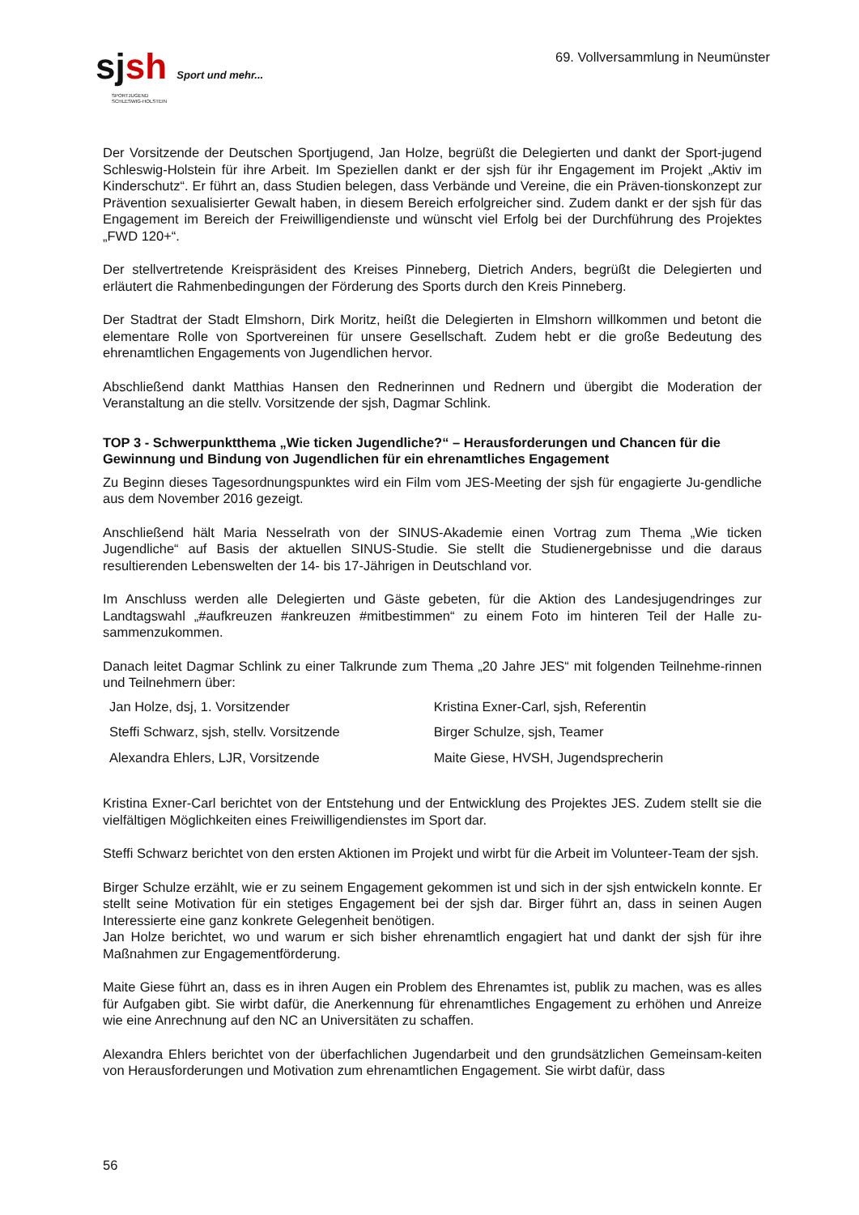sjsh Sport und mehr...
SPORTJUGEND
SCHLESWIG-HOLSTEIN
69. Vollversammlung in Neumünster
Der Vorsitzende der Deutschen Sportjugend, Jan Holze, begrüßt die Delegierten und dankt der Sport-jugend Schleswig-Holstein für ihre Arbeit. Im Speziellen dankt er der sjsh für ihr Engagement im Projekt „Aktiv im Kinderschutz“. Er führt an, dass Studien belegen, dass Verbände und Vereine, die ein Präven-tionskonzept zur Prävention sexualisierter Gewalt haben, in diesem Bereich erfolgreicher sind. Zudem dankt er der sjsh für das Engagement im Bereich der Freiwilligendienste und wünscht viel Erfolg bei der Durchführung des Projektes „FWD 120+“.
Der stellvertretende Kreispräsident des Kreises Pinneberg, Dietrich Anders, begrüßt die Delegierten und erläutert die Rahmenbedingungen der Förderung des Sports durch den Kreis Pinneberg.
Der Stadtrat der Stadt Elmshorn, Dirk Moritz, heißt die Delegierten in Elmshorn willkommen und betont die elementare Rolle von Sportvereinen für unsere Gesellschaft. Zudem hebt er die große Bedeutung des ehrenamtlichen Engagements von Jugendlichen hervor.
Abschließend dankt Matthias Hansen den Rednerinnen und Rednern und übergibt die Moderation der Veranstaltung an die stellv. Vorsitzende der sjsh, Dagmar Schlink.
TOP 3 - Schwerpunktthema „Wie ticken Jugendliche?“ – Herausforderungen und Chancen für die Gewinnung und Bindung von Jugendlichen für ein ehrenamtliches Engagement
Zu Beginn dieses Tagesordnungspunktes wird ein Film vom JES-Meeting der sjsh für engagierte Ju-gendliche aus dem November 2016 gezeigt.
Anschließend hält Maria Nesselrath von der SINUS-Akademie einen Vortrag zum Thema „Wie ticken Jugendliche“ auf Basis der aktuellen SINUS-Studie. Sie stellt die Studienergebnisse und die daraus resultierenden Lebenswelten der 14- bis 17-Jährigen in Deutschland vor.
Im Anschluss werden alle Delegierten und Gäste gebeten, für die Aktion des Landesjugendringes zur Landtagswahl „#aufkreuzen #ankreuzen #mitbestimmen“ zu einem Foto im hinteren Teil der Halle zu-sammenzukommen.
Danach leitet Dagmar Schlink zu einer Talkrunde zum Thema „20 Jahre JES“ mit folgenden Teilnehme-rinnen und Teilnehmern über:
| Jan Holze, dsj, 1. Vorsitzender | Kristina Exner-Carl, sjsh, Referentin |
| Steffi Schwarz, sjsh, stellv. Vorsitzende | Birger Schulze, sjsh, Teamer |
| Alexandra Ehlers, LJR, Vorsitzende | Maite Giese, HVSH, Jugendsprecherin |
Kristina Exner-Carl berichtet von der Entstehung und der Entwicklung des Projektes JES. Zudem stellt sie die vielfältigen Möglichkeiten eines Freiwilligendienstes im Sport dar.
Steffi Schwarz berichtet von den ersten Aktionen im Projekt und wirbt für die Arbeit im Volunteer-Team der sjsh.
Birger Schulze erzählt, wie er zu seinem Engagement gekommen ist und sich in der sjsh entwickeln konnte. Er stellt seine Motivation für ein stetiges Engagement bei der sjsh dar. Birger führt an, dass in seinen Augen Interessierte eine ganz konkrete Gelegenheit benötigen.
Jan Holze berichtet, wo und warum er sich bisher ehrenamtlich engagiert hat und dankt der sjsh für ihre Maßnahmen zur Engagementförderung.
Maite Giese führt an, dass es in ihren Augen ein Problem des Ehrenamtes ist, publik zu machen, was es alles für Aufgaben gibt. Sie wirbt dafür, die Anerkennung für ehrenamtliches Engagement zu erhöhen und Anreize wie eine Anrechnung auf den NC an Universitäten zu schaffen.
Alexandra Ehlers berichtet von der überfachlichen Jugendarbeit und den grundsätzlichen Gemeinsam-keiten von Herausforderungen und Motivation zum ehrenamtlichen Engagement. Sie wirbt dafür, dass
56